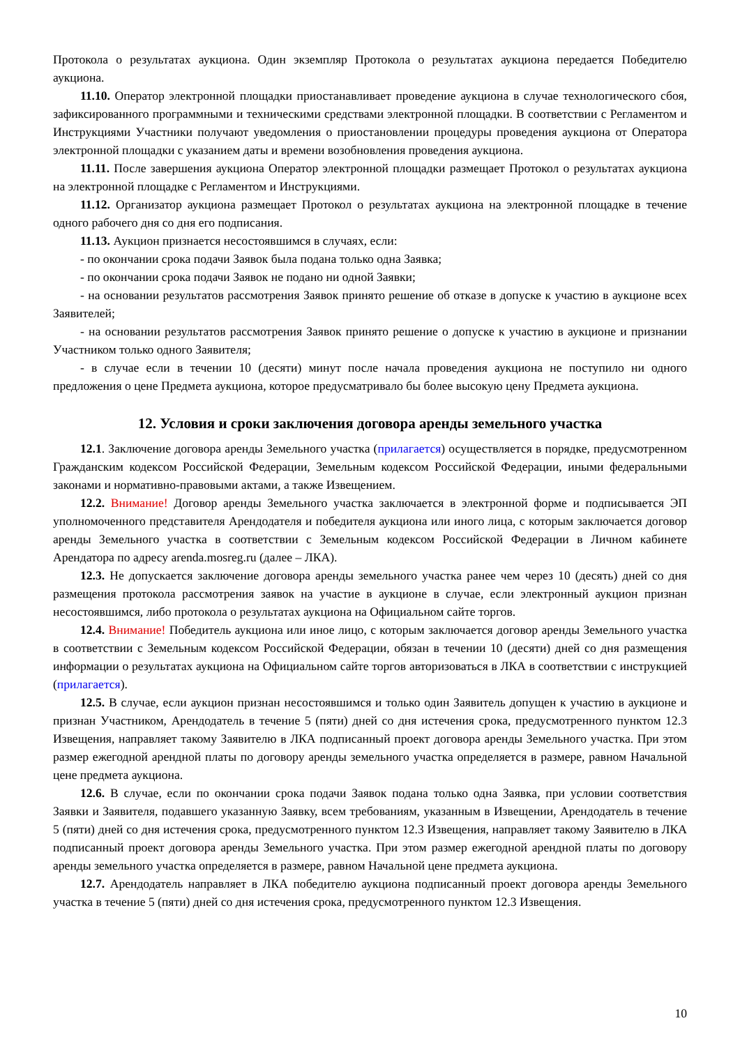Протокола о результатах аукциона. Один экземпляр Протокола о результатах аукциона передается Победителю аукциона.
11.10. Оператор электронной площадки приостанавливает проведение аукциона в случае технологического сбоя, зафиксированного программными и техническими средствами электронной площадки. В соответствии с Регламентом и Инструкциями Участники получают уведомления о приостановлении процедуры проведения аукциона от Оператора электронной площадки с указанием даты и времени возобновления проведения аукциона.
11.11. После завершения аукциона Оператор электронной площадки размещает Протокол о результатах аукциона на электронной площадке с Регламентом и Инструкциями.
11.12. Организатор аукциона размещает Протокол о результатах аукциона на электронной площадке в течение одного рабочего дня со дня его подписания.
11.13. Аукцион признается несостоявшимся в случаях, если:
- по окончании срока подачи Заявок была подана только одна Заявка;
- по окончании срока подачи Заявок не подано ни одной Заявки;
- на основании результатов рассмотрения Заявок принято решение об отказе в допуске к участию в аукционе всех Заявителей;
- на основании результатов рассмотрения Заявок принято решение о допуске к участию в аукционе и признании Участником только одного Заявителя;
- в случае если в течении 10 (десяти) минут после начала проведения аукциона не поступило ни одного предложения о цене Предмета аукциона, которое предусматривало бы более высокую цену Предмета аукциона.
12. Условия и сроки заключения договора аренды земельного участка
12.1. Заключение договора аренды Земельного участка (прилагается) осуществляется в порядке, предусмотренном Гражданским кодексом Российской Федерации, Земельным кодексом Российской Федерации, иными федеральными законами и нормативно-правовыми актами, а также Извещением.
12.2. Внимание! Договор аренды Земельного участка заключается в электронной форме и подписывается ЭП уполномоченного представителя Арендодателя и победителя аукциона или иного лица, с которым заключается договор аренды Земельного участка в соответствии с Земельным кодексом Российской Федерации в Личном кабинете Арендатора по адресу arenda.mosreg.ru (далее – ЛКА).
12.3. Не допускается заключение договора аренды земельного участка ранее чем через 10 (десять) дней со дня размещения протокола рассмотрения заявок на участие в аукционе в случае, если электронный аукцион признан несостоявшимся, либо протокола о результатах аукциона на Официальном сайте торгов.
12.4. Внимание! Победитель аукциона или иное лицо, с которым заключается договор аренды Земельного участка в соответствии с Земельным кодексом Российской Федерации, обязан в течении 10 (десяти) дней со дня размещения информации о результатах аукциона на Официальном сайте торгов авторизоваться в ЛКА в соответствии с инструкцией (прилагается).
12.5. В случае, если аукцион признан несостоявшимся и только один Заявитель допущен к участию в аукционе и признан Участником, Арендодатель в течение 5 (пяти) дней со дня истечения срока, предусмотренного пунктом 12.3 Извещения, направляет такому Заявителю в ЛКА подписанный проект договора аренды Земельного участка. При этом размер ежегодной арендной платы по договору аренды земельного участка определяется в размере, равном Начальной цене предмета аукциона.
12.6. В случае, если по окончании срока подачи Заявок подана только одна Заявка, при условии соответствия Заявки и Заявителя, подавшего указанную Заявку, всем требованиям, указанным в Извещении, Арендодатель в течение 5 (пяти) дней со дня истечения срока, предусмотренного пунктом 12.3 Извещения, направляет такому Заявителю в ЛКА подписанный проект договора аренды Земельного участка. При этом размер ежегодной арендной платы по договору аренды земельного участка определяется в размере, равном Начальной цене предмета аукциона.
12.7. Арендодатель направляет в ЛКА победителю аукциона подписанный проект договора аренды Земельного участка в течение 5 (пяти) дней со дня истечения срока, предусмотренного пунктом 12.3 Извещения.
10